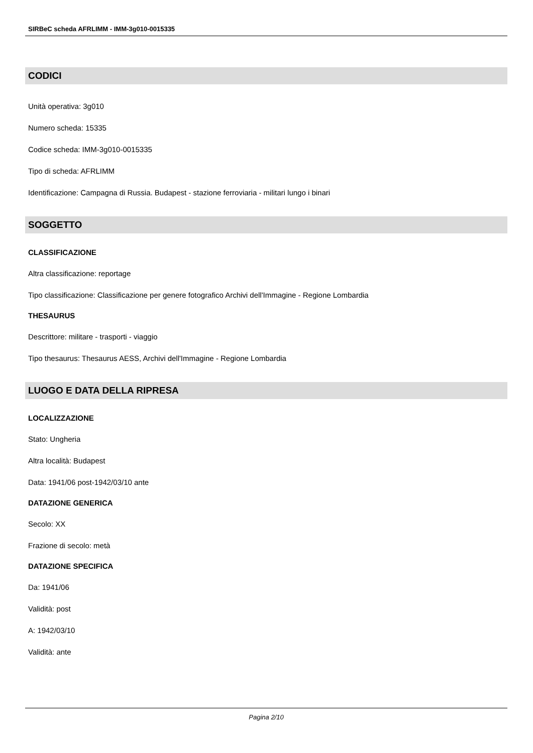SIRBeC scheda AFRLIMM - IMM-3g010-0015335
CODICI
Unità operativa: 3g010
Numero scheda: 15335
Codice scheda: IMM-3g010-0015335
Tipo di scheda: AFRLIMM
Identificazione: Campagna di Russia. Budapest - stazione ferroviaria - militari lungo i binari
SOGGETTO
CLASSIFICAZIONE
Altra classificazione: reportage
Tipo classificazione: Classificazione per genere fotografico Archivi dell'Immagine - Regione Lombardia
THESAURUS
Descrittore: militare - trasporti - viaggio
Tipo thesaurus: Thesaurus AESS, Archivi dell'Immagine - Regione Lombardia
LUOGO E DATA DELLA RIPRESA
LOCALIZZAZIONE
Stato: Ungheria
Altra località: Budapest
Data: 1941/06 post-1942/03/10 ante
DATAZIONE GENERICA
Secolo: XX
Frazione di secolo: metà
DATAZIONE SPECIFICA
Da: 1941/06
Validità: post
A: 1942/03/10
Validità: ante
Pagina 2/10